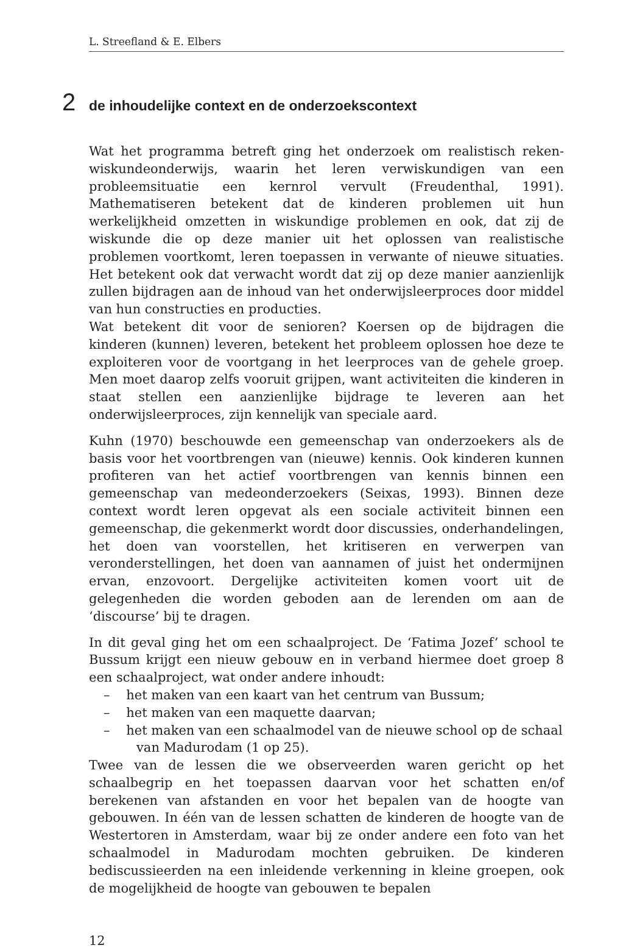L. Streefland & E. Elbers
2 de inhoudelijke context en de onderzoekscontext
Wat het programma betreft ging het onderzoek om realistisch reken-wiskundeonderwijs, waarin het leren verwiskundigen van een probleemsituatie een kernrol vervult (Freudenthal, 1991). Mathematiseren betekent dat de kinderen problemen uit hun werkelijkheid omzetten in wiskundige problemen en ook, dat zij de wiskunde die op deze manier uit het oplossen van realistische problemen voortkomt, leren toepassen in verwante of nieuwe situaties. Het betekent ook dat verwacht wordt dat zij op deze manier aanzienlijk zullen bijdragen aan de inhoud van het onderwijsleerproces door middel van hun constructies en producties.
Wat betekent dit voor de senioren? Koersen op de bijdragen die kinderen (kunnen) leveren, betekent het probleem oplossen hoe deze te exploiteren voor de voortgang in het leerproces van de gehele groep. Men moet daarop zelfs vooruit grijpen, want activiteiten die kinderen in staat stellen een aanzienlijke bijdrage te leveren aan het onderwijsleerproces, zijn kennelijk van speciale aard.
Kuhn (1970) beschouwde een gemeenschap van onderzoekers als de basis voor het voortbrengen van (nieuwe) kennis. Ook kinderen kunnen profiteren van het actief voortbrengen van kennis binnen een gemeenschap van medeonderzoekers (Seixas, 1993). Binnen deze context wordt leren opgevat als een sociale activiteit binnen een gemeenschap, die gekenmerkt wordt door discussies, onderhandelingen, het doen van voorstellen, het kritiseren en verwerpen van veronderstellingen, het doen van aannamen of juist het ondermijnen ervan, enzovoort. Dergelijke activiteiten komen voort uit de gelegenheden die worden geboden aan de lerenden om aan de ‘discourse’ bij te dragen.
In dit geval ging het om een schaalproject. De ‘Fatima Jozef’ school te Bussum krijgt een nieuw gebouw en in verband hiermee doet groep 8 een schaalproject, wat onder andere inhoudt:
– het maken van een kaart van het centrum van Bussum;
– het maken van een maquette daarvan;
– het maken van een schaalmodel van de nieuwe school op de schaal van Madurodam (1 op 25).
Twee van de lessen die we observeerden waren gericht op het schaalbegrip en het toepassen daarvan voor het schatten en/of berekenen van afstanden en voor het bepalen van de hoogte van gebouwen. In één van de lessen schatten de kinderen de hoogte van de Westertoren in Amsterdam, waar bij ze onder andere een foto van het schaalmodel in Madurodam mochten gebruiken. De kinderen bediscussieerden na een inleidende verkenning in kleine groepen, ook de mogelijkheid de hoogte van gebouwen te bepalen
12